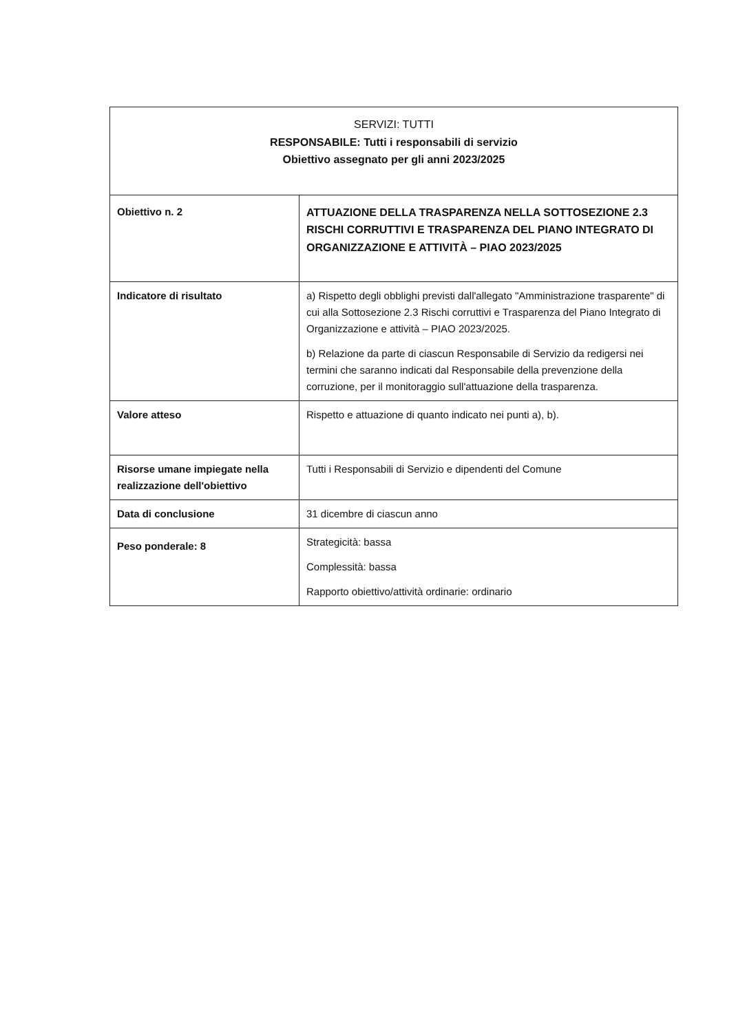| SERVIZI: TUTTI RESPONSABILE: Tutti i responsabili di servizio Obiettivo assegnato per gli anni 2023/2025 | |
| Obiettivo n. 2 | ATTUAZIONE DELLA TRASPARENZA NELLA SOTTOSEZIONE 2.3 RISCHI CORRUTTIVI E TRASPARENZA DEL PIANO INTEGRATO DI ORGANIZZAZIONE E ATTIVITÀ – PIAO 2023/2025 |
| Indicatore di risultato | a) Rispetto degli obblighi previsti dall'allegato "Amministrazione trasparente" di cui alla Sottosezione 2.3 Rischi corruttivi e Trasparenza del Piano Integrato di Organizzazione e attività – PIAO 2023/2025. b) Relazione da parte di ciascun Responsabile di Servizio da redigersi nei termini che saranno indicati dal Responsabile della prevenzione della corruzione, per il monitoraggio sull'attuazione della trasparenza. |
| Valore atteso | Rispetto e attuazione di quanto indicato nei punti a), b). |
| Risorse umane impiegate nella realizzazione dell'obiettivo | Tutti i Responsabili di Servizio e dipendenti del Comune |
| Data di conclusione | 31 dicembre di ciascun anno |
| Peso ponderale: 8 | Strategicità: bassa Complessità: bassa Rapporto obiettivo/attività ordinarie: ordinario |